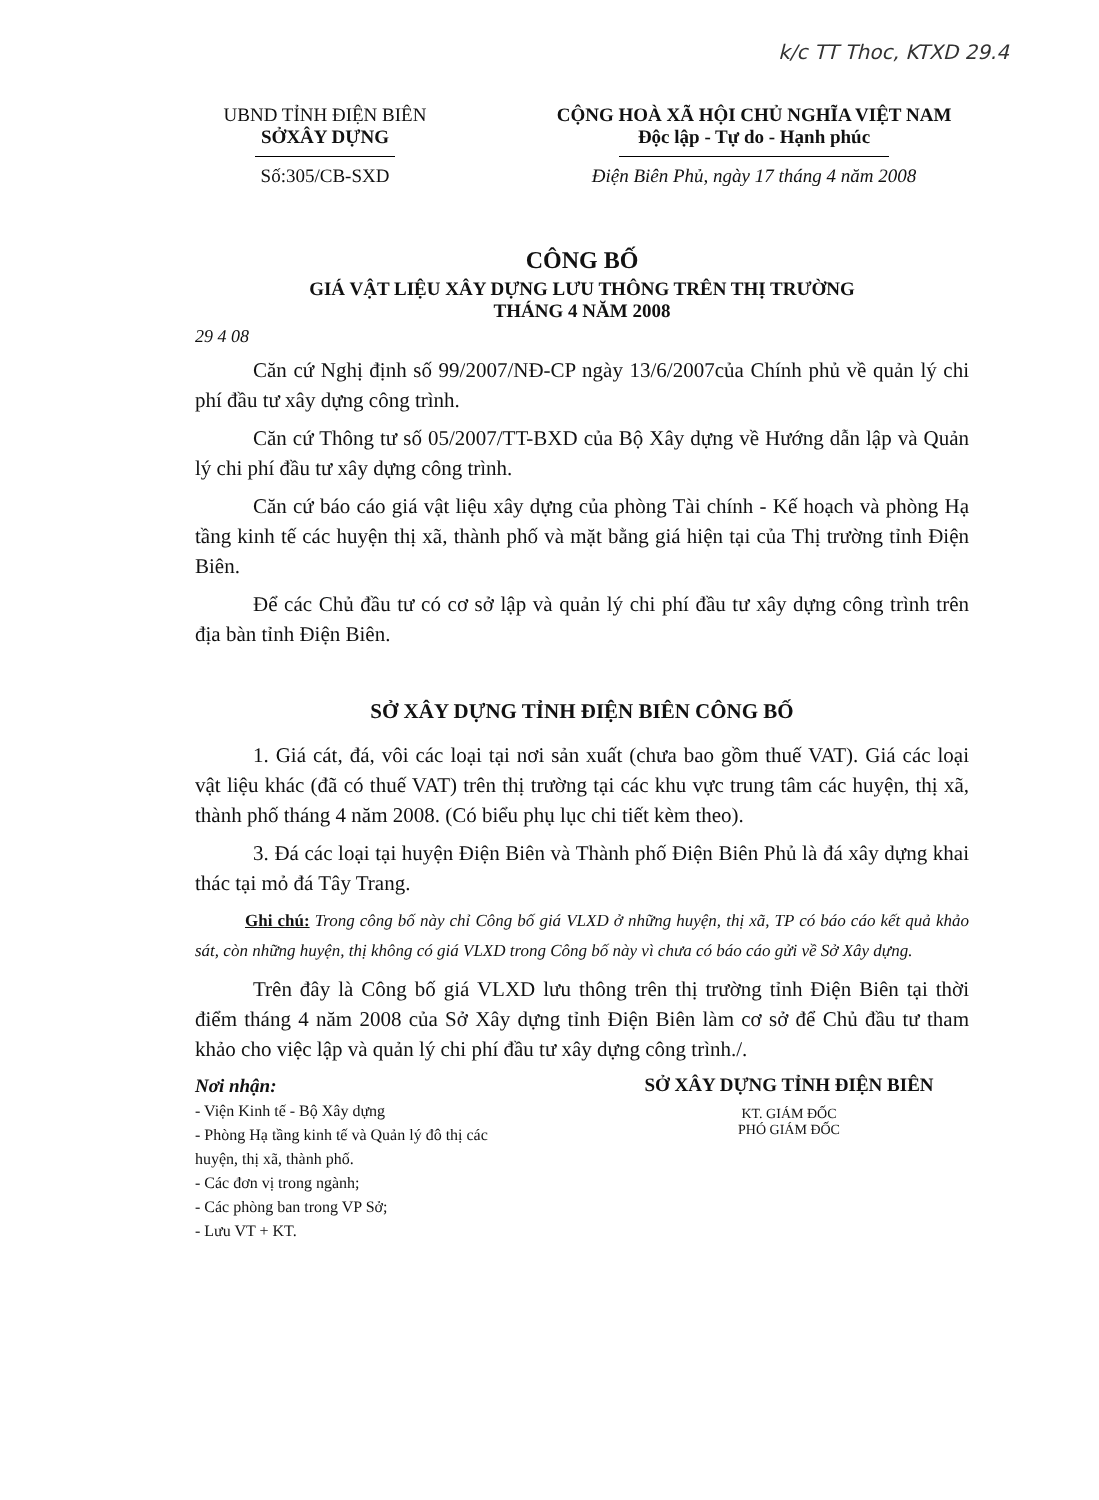k/c TT Thoc, KTXD 29.4
UBND TỈNH ĐIỆN BIÊN
SỞXÂY DỰNG
Số:305/CB-SXD
CỘNG HOÀ XÃ HỘI CHỦ NGHĨA VIỆT NAM
Độc lập - Tự do - Hạnh phúc
Điện Biên Phủ, ngày 17 tháng 4 năm 2008
CÔNG BỐ
GIÁ VẬT LIỆU XÂY DỰNG LƯU THÔNG TRÊN THỊ TRƯỜNG
THÁNG 4 NĂM 2008
29 4 08
Căn cứ Nghị định số 99/2007/NĐ-CP ngày 13/6/2007của Chính phủ về quản lý chi phí đầu tư xây dựng công trình.
Căn cứ Thông tư số 05/2007/TT-BXD của Bộ Xây dựng về Hướng dẫn lập và Quản lý chi phí đầu tư xây dựng công trình.
Căn cứ báo cáo giá vật liệu xây dựng của phòng Tài chính - Kế hoạch và phòng Hạ tầng kinh tế các huyện thị xã, thành phố và mặt bằng giá hiện tại của Thị trường tỉnh Điện Biên.
Để các Chủ đầu tư có cơ sở lập và quản lý chi phí đầu tư xây dựng công trình trên địa bàn tỉnh Điện Biên.
SỞ XÂY DỰNG TỈNH ĐIỆN BIÊN CÔNG BỐ
1. Giá cát, đá, vôi các loại tại nơi sản xuất (chưa bao gồm thuế VAT). Giá các loại vật liệu khác (đã có thuế VAT) trên thị trường tại các khu vực trung tâm các huyện, thị xã, thành phố tháng 4 năm 2008. (Có biểu phụ lục chi tiết kèm theo).
3. Đá các loại tại huyện Điện Biên và Thành phố Điện Biên Phủ là đá xây dựng khai thác tại mỏ đá Tây Trang.
Ghi chú: Trong công bố này chỉ Công bố giá VLXD ở những huyện, thị xã, TP có báo cáo kết quả khảo sát, còn những huyện, thị không có giá VLXD trong Công bố này vì chưa có báo cáo gửi về Sở Xây dựng.
Trên đây là Công bố giá VLXD lưu thông trên thị trường tỉnh Điện Biên tại thời điểm tháng 4 năm 2008 của Sở Xây dựng tỉnh Điện Biên làm cơ sở để Chủ đầu tư tham khảo cho việc lập và quản lý chi phí đầu tư xây dựng công trình./.
Nơi nhận:
- Viện Kinh tế - Bộ Xây dựng
- Phòng Hạ tầng kinh tế và Quản lý đô thị các huyện, thị xã, thành phố.
- Các đơn vị trong ngành;
- Các phòng ban trong VP Sở;
- Lưu VT + KT.
SỞ XÂY DỰNG TỈNH ĐIỆN BIÊN
KT. GIÁM ĐỐC
PHÓ GIÁM ĐỐC